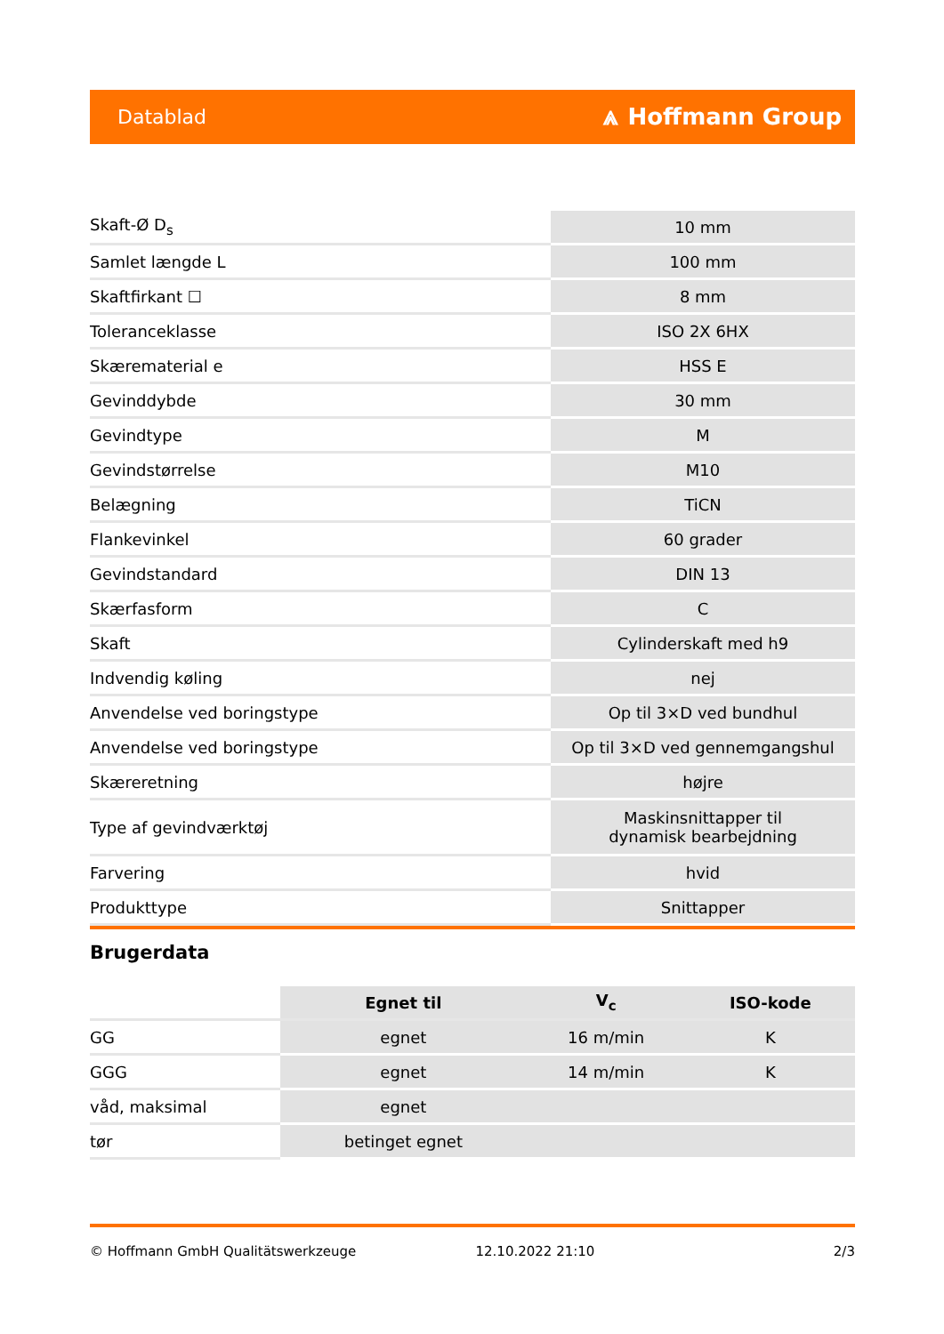Datablad ⩓ Hoffmann Group
| Skaft-Ø D<sub>s</sub> | 10 mm |
| Samlet længde L | 100 mm |
| Skaftfirkant ☐ | 8 mm |
| Toleranceklasse | ISO 2X 6HX |
| Skærematerial e | HSS E |
| Gevinddybde | 30 mm |
| Gevindtype | M |
| Gevindstørrelse | M10 |
| Belægning | TiCN |
| Flankevinkel | 60 grader |
| Gevindstandard | DIN 13 |
| Skærfasform | C |
| Skaft | Cylinderskaft med h9 |
| Indvendig køling | nej |
| Anvendelse ved boringstype | Op til 3×D ved bundhul |
| Anvendelse ved boringstype | Op til 3×D ved gennemgangshul |
| Skæreretning | højre |
| Type af gevindværktøj | Maskinsnittapper til dynamisk bearbejdning |
| Farvering | hvid |
| Produkttype | Snittapper |
Brugerdata
| | Egnet til | V<sub>c</sub> | ISO-kode |
| GG | egnet | 16 m/min | K |
| GGG | egnet | 14 m/min | K |
| våd, maksimal | egnet | | |
| tør | betinget egnet | | |
© Hoffmann GmbH Qualitätswerkzeuge 12.10.2022 21:10 2/3